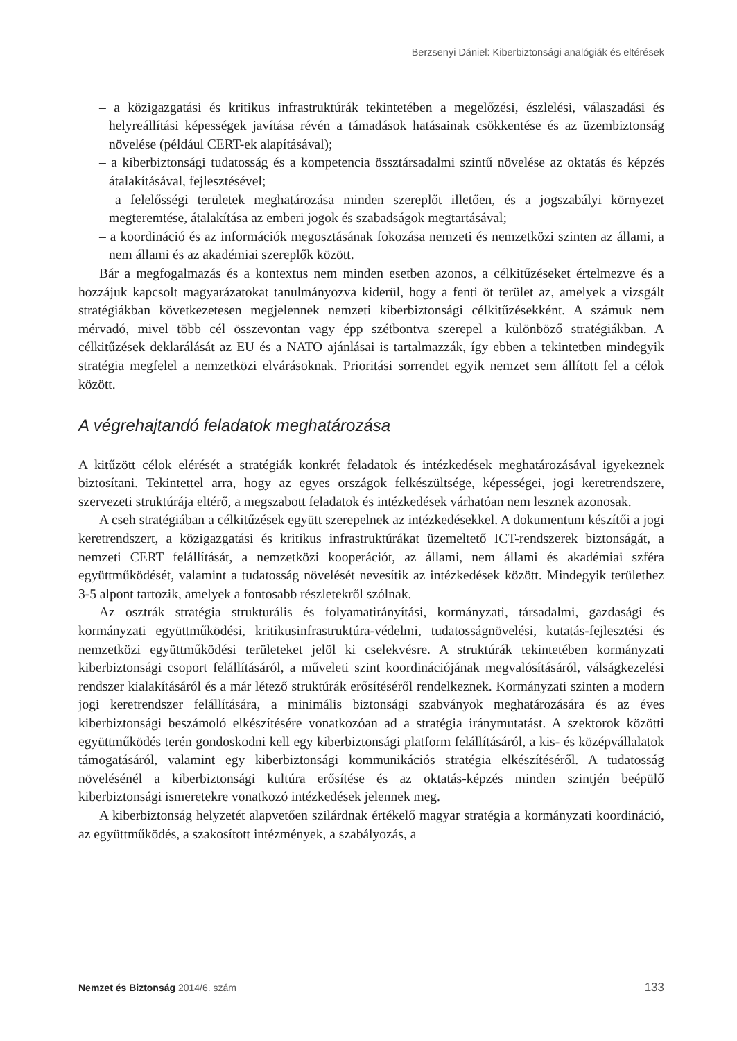Berzsenyi Dániel: Kiberbiztonsági analógiák és eltérések
– a közigazgatási és kritikus infrastruktúrák tekintetében a megelőzési, észlelési, válaszadási és helyreállítási képességek javítása révén a támadások hatásainak csökkentése és az üzembiztonság növelése (például CERT-ek alapításával);
– a kiberbiztonsági tudatosság és a kompetencia össztársadalmi szintű növelése az oktatás és képzés átalakításával, fejlesztésével;
– a felelősségi területek meghatározása minden szereplőt illetően, és a jogszabályi környezet megteremtése, átalakítása az emberi jogok és szabadságok megtartásával;
– a koordináció és az információk megosztásának fokozása nemzeti és nemzetközi szinten az állami, a nem állami és az akadémiai szereplők között.
Bár a megfogalmazás és a kontextus nem minden esetben azonos, a célkitűzéseket értelmezve és a hozzájuk kapcsolt magyarázatokat tanulmányozva kiderül, hogy a fenti öt terület az, amelyek a vizsgált stratégiákban következetesen megjelennek nemzeti kiberbiztonsági célkitűzésekként. A számuk nem mérvadó, mivel több cél összevontan vagy épp szétbontva szerepel a különböző stratégiákban. A célkitűzések deklarálását az EU és a NATO ajánlásai is tartalmazzák, így ebben a tekintetben mindegyik stratégia megfelel a nemzetközi elvárásoknak. Prioritási sorrendet egyik nemzet sem állított fel a célok között.
A végrehajtandó feladatok meghatározása
A kitűzött célok elérését a stratégiák konkrét feladatok és intézkedések meghatározásával igyekeznek biztosítani. Tekintettel arra, hogy az egyes országok felkészültsége, képességei, jogi keretrendszere, szervezeti struktúrája eltérő, a megszabott feladatok és intézkedések várhatóan nem lesznek azonosak.
A cseh stratégiában a célkitűzések együtt szerepelnek az intézkedésekkel. A dokumentum készítői a jogi keretrendszert, a közigazgatási és kritikus infrastruktúrákat üzemeltető ICT-rendszerek biztonságát, a nemzeti CERT felállítását, a nemzetközi kooperációt, az állami, nem állami és akadémiai szféra együttműködését, valamint a tudatosság növelését nevesítik az intézkedések között. Mindegyik területhez 3-5 alpont tartozik, amelyek a fontosabb részletekről szólnak.
Az osztrák stratégia strukturális és folyamatirányítási, kormányzati, társadalmi, gazdasági és kormányzati együttműködési, kritikusinfrastruktúra-védelmi, tudatosságnövelési, kutatás-fejlesztési és nemzetközi együttműködési területeket jelöl ki cselekvésre. A struktúrák tekintetében kormányzati kiberbiztonsági csoport felállításáról, a műveleti szint koordinációjának megvalósításáról, válságkezelési rendszer kialakításáról és a már létező struktúrák erősítéséről rendelkeznek. Kormányzati szinten a modern jogi keretrendszer felállítására, a minimális biztonsági szabványok meghatározására és az éves kiberbiztonsági beszámoló elkészítésére vonatkozóan ad a stratégia iránymutatást. A szektorok közötti együttműködés terén gondoskodni kell egy kiberbiztonsági platform felállításáról, a kis- és középvállalatok támogatásáról, valamint egy kiberbiztonsági kommunikációs stratégia elkészítéséről. A tudatosság növelésénél a kiberbiztonsági kultúra erősítése és az oktatás-képzés minden szintjén beépülő kiberbiztonsági ismeretekre vonatkozó intézkedések jelennek meg.
A kiberbiztonság helyzetét alapvetően szilárdnak értékelő magyar stratégia a kormányzati koordináció, az együttműködés, a szakosított intézmények, a szabályozás, a
Nemzet és Biztonság 2014/6. szám 133